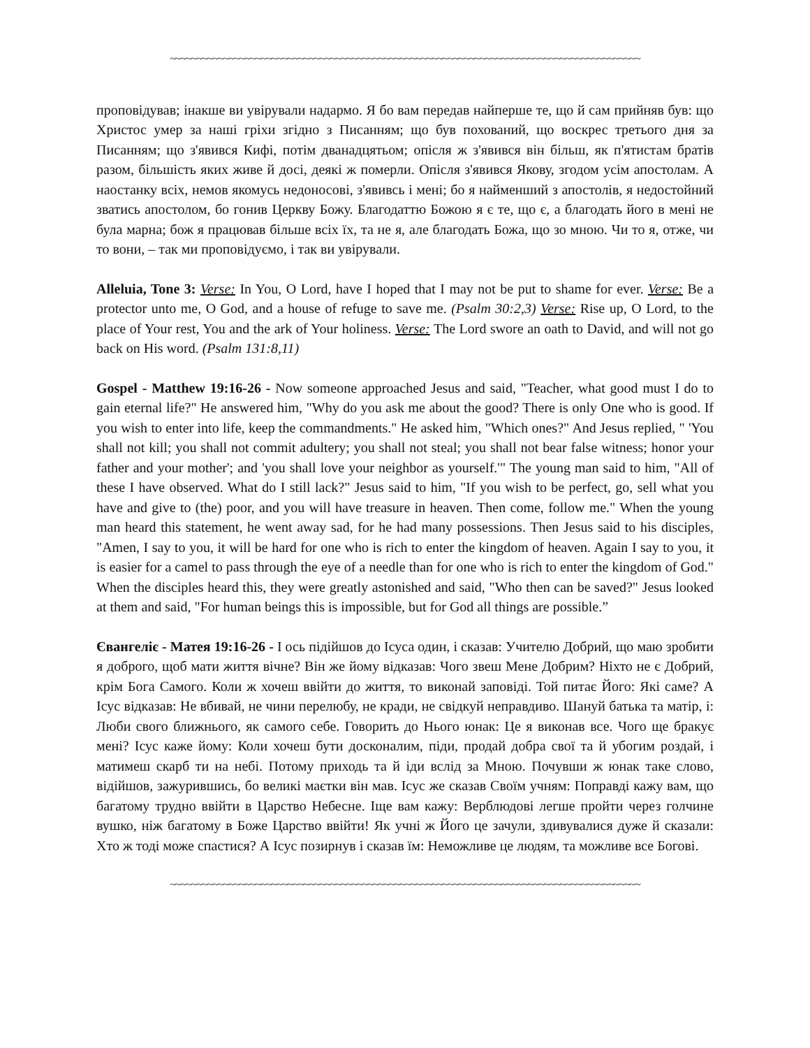~~~~~~~~~~~~~~~~~~~~~~~~~~~~~~~~~~~~~~~~~~~~~~~~~~~~~~~~~~~~~~~~~~~~~~~~~~~~~~~~~~~~~~~~
проповідував; інакше ви увірували надармо. Я бо вам передав найперше те, що й сам прийняв був: що Христос умер за наші гріхи згідно з Писанням; що був похований, що воскрес третього дня за Писанням; що з'явився Кифі, потім дванадцятьом; опісля ж з'явився він більш, як п'ятистам братів разом, більшість яких живе й досі, деякі ж померли. Опісля з'явився Якову, згодом усім апостолам. А наостанку всіх, немов якомусь недоносові, з'явивсь і мені; бо я найменший з апостолів, я недостойний зватись апостолом, бо гонив Церкву Божу. Благодаттю Божою я є те, що є, а благодать його в мені не була марна; бож я працював більше всіх їх, та не я, але благодать Божа, що зо мною. Чи то я, отже, чи то вони, – так ми проповідуємо, і так ви увірували.
Alleluia, Tone 3: Verse: In You, O Lord, have I hoped that I may not be put to shame for ever. Verse: Be a protector unto me, O God, and a house of refuge to save me. (Psalm 30:2,3) Verse: Rise up, O Lord, to the place of Your rest, You and the ark of Your holiness. Verse: The Lord swore an oath to David, and will not go back on His word. (Psalm 131:8,11)
Gospel - Matthew 19:16-26 - Now someone approached Jesus and said, "Teacher, what good must I do to gain eternal life?" He answered him, "Why do you ask me about the good? There is only One who is good. If you wish to enter into life, keep the commandments." He asked him, "Which ones?" And Jesus replied, " 'You shall not kill; you shall not commit adultery; you shall not steal; you shall not bear false witness; honor your father and your mother'; and 'you shall love your neighbor as yourself.'" The young man said to him, "All of these I have observed. What do I still lack?" Jesus said to him, "If you wish to be perfect, go, sell what you have and give to (the) poor, and you will have treasure in heaven. Then come, follow me." When the young man heard this statement, he went away sad, for he had many possessions. Then Jesus said to his disciples, "Amen, I say to you, it will be hard for one who is rich to enter the kingdom of heaven. Again I say to you, it is easier for a camel to pass through the eye of a needle than for one who is rich to enter the kingdom of God." When the disciples heard this, they were greatly astonished and said, "Who then can be saved?" Jesus looked at them and said, "For human beings this is impossible, but for God all things are possible.”
Євангеліє - Матея 19:16-26 - І ось підійшов до Ісуса один, і сказав: Учителю Добрий, що маю зробити я доброго, щоб мати життя вічне? Він же йому відказав: Чого звеш Мене Добрим? Ніхто не є Добрий, крім Бога Самого. Коли ж хочеш ввійти до життя, то виконай заповіді. Той питає Його: Які саме? А Ісус відказав: Не вбивай, не чини перелюбу, не кради, не свідкуй неправдиво. Шануй батька та матір, і: Люби свого ближнього, як самого себе. Говорить до Нього юнак: Це я виконав все. Чого ще бракує мені? Ісус каже йому: Коли хочеш бути досконалим, піди, продай добра свої та й убогим роздай, і матимеш скарб ти на небі. Потому приходь та й іди вслід за Мною. Почувши ж юнак таке слово, відійшов, зажурившись, бо великі маєтки він мав. Ісус же сказав Своїм учням: Поправді кажу вам, що багатому трудно ввійти в Царство Небесне. Іще вам кажу: Верблюдові легше пройти через голчине вушко, ніж багатому в Боже Царство ввійти! Як учні ж Його це зачули, здивувалися дуже й сказали: Хто ж тоді може спастися? А Ісус позирнув і сказав їм: Неможливе це людям, та можливе все Богові.
~~~~~~~~~~~~~~~~~~~~~~~~~~~~~~~~~~~~~~~~~~~~~~~~~~~~~~~~~~~~~~~~~~~~~~~~~~~~~~~~~~~~~~~~